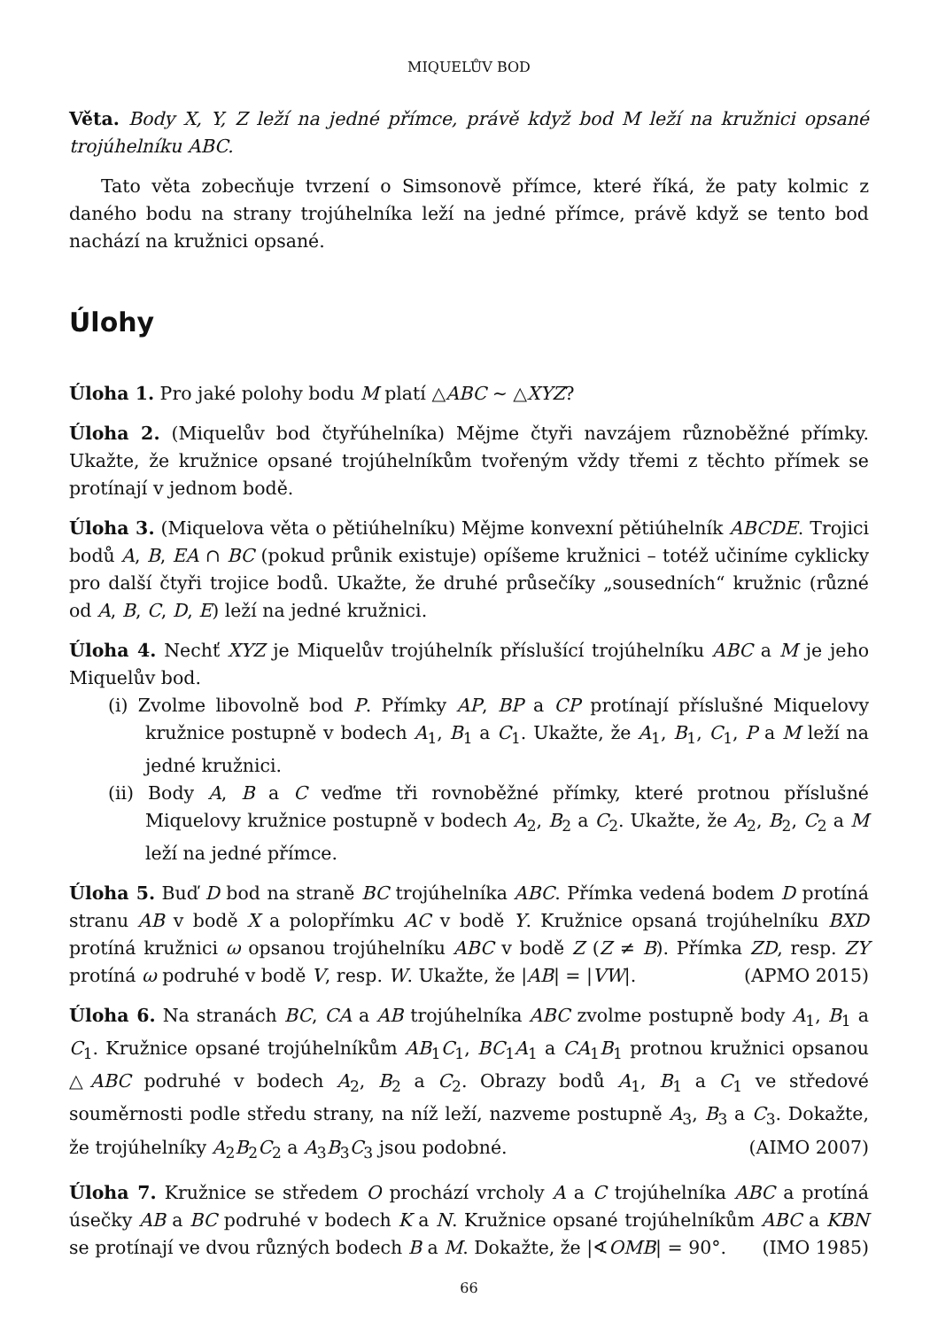MIQUELŮV BOD
Věta. Body X, Y, Z leží na jedné přímce, právě když bod M leží na kružnici opsané trojúhelníku ABC.
Tato věta zobecňuje tvrzení o Simsonově přímce, které říká, že paty kolmic z daného bodu na strany trojúhelníka leží na jedné přímce, právě když se tento bod nachází na kružnici opsané.
Úlohy
Úloha 1. Pro jaké polohy bodu M platí △ABC ∼ △XYZ?
Úloha 2. (Miquelův bod čtyřúhelníka) Mějme čtyři navzájem různoběžné přímky. Ukažte, že kružnice opsané trojúhelníkům tvořeným vždy třemi z těchto přímek se protínají v jednom bodě.
Úloha 3. (Miquelova věta o pětiúhelníku) Mějme konvexní pětiúhelník ABCDE. Trojici bodů A, B, EA ∩ BC (pokud průnik existuje) opíšeme kružnici – totéž učiníme cyklicky pro další čtyři trojice bodů. Ukažte, že druhé průsečíky „sousedních“ kružnic (různé od A, B, C, D, E) leží na jedné kružnici.
Úloha 4. Nechť XYZ je Miquelův trojúhelník příslušící trojúhelníku ABC a M je jeho Miquelův bod.
(i) Zvolme libovolně bod P. Přímky AP, BP a CP protínají příslušné Miquelovy kružnice postupně v bodech A<sub>1</sub>, B<sub>1</sub> a C<sub>1</sub>. Ukažte, že A<sub>1</sub>, B<sub>1</sub>, C<sub>1</sub>, P a M leží na jedné kružnici.
(ii) Body A, B a C veďme tři rovnoběžné přímky, které protnou příslušné Miquelovy kružnice postupně v bodech A<sub>2</sub>, B<sub>2</sub> a C<sub>2</sub>. Ukažte, že A<sub>2</sub>, B<sub>2</sub>, C<sub>2</sub> a M leží na jedné přímce.
Úloha 5. Buď D bod na straně BC trojúhelníka ABC. Přímka vedená bodem D protíná stranu AB v bodě X a polopřímku AC v bodě Y. Kružnice opsaná trojúhelníku BXD protíná kružnici ω opsanou trojúhelníku ABC v bodě Z (Z ≠ B). Přímka ZD, resp. ZY protíná ω podruhé v bodě V, resp. W. Ukažte, že |AB| = |VW|. (APMO 2015)
Úloha 6. Na stranách BC, CA a AB trojúhelníka ABC zvolme postupně body A<sub>1</sub>, B<sub>1</sub> a C<sub>1</sub>. Kružnice opsané trojúhelníkům AB<sub>1</sub>C<sub>1</sub>, BC<sub>1</sub>A<sub>1</sub> a CA<sub>1</sub>B<sub>1</sub> protnou kružnici opsanou △ABC podruhé v bodech A<sub>2</sub>, B<sub>2</sub> a C<sub>2</sub>. Obrazy bodů A<sub>1</sub>, B<sub>1</sub> a C<sub>1</sub> ve středové souměrnosti podle středu strany, na níž leží, nazveme postupně A<sub>3</sub>, B<sub>3</sub> a C<sub>3</sub>. Dokažte, že trojúhelníky A<sub>2</sub>B<sub>2</sub>C<sub>2</sub> a A<sub>3</sub>B<sub>3</sub>C<sub>3</sub> jsou podobné. (AIMO 2007)
Úloha 7. Kružnice se středem O prochází vrcholy A a C trojúhelníka ABC a protíná úsečky AB a BC podruhé v bodech K a N. Kružnice opsané trojúhelníkům ABC a KBN se protínají ve dvou různých bodech B a M. Dokažte, že |∢OMB| = 90°. (IMO 1985)
66